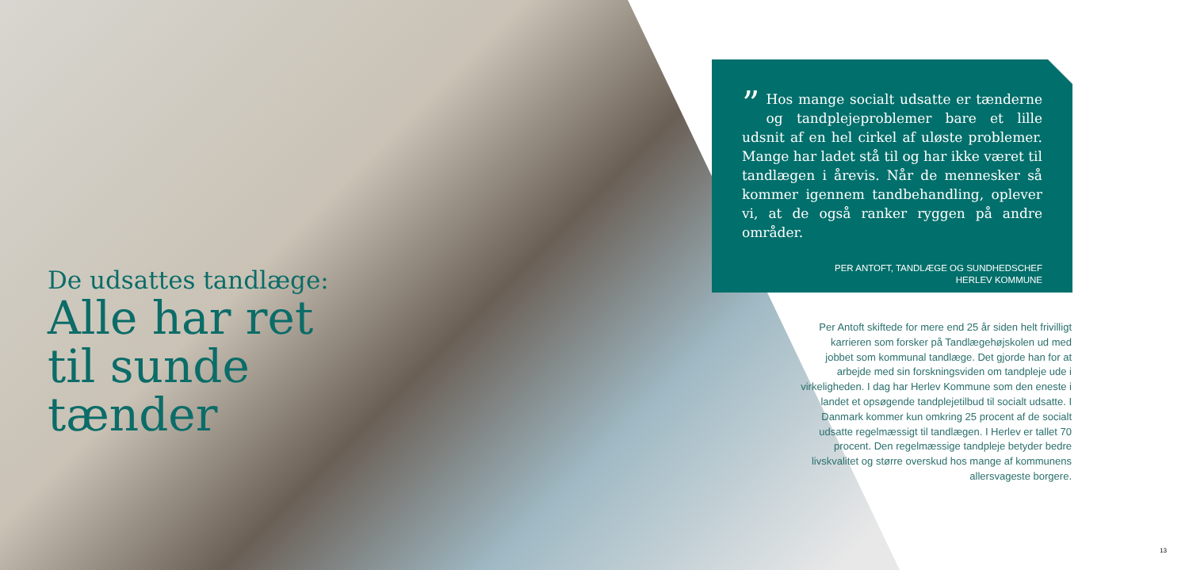De udsattes tandlæge:
Alle har ret
til sunde
tænder
” Hos mange socialt udsatte er tænder­ne og tandplejeproblemer bare et lille udsnit af en hel cirkel af uløste problemer. Mange har ladet stå til og har ikke været til tandlægen i årevis. Når de mennesker så kommer igennem tandbehandling, oplever vi, at de også ranker ryggen på andre områder.
PER ANTOFT, TANDLÆGE OG SUNDHEDSCHEF
HERLEV KOMMUNE
Per Antoft skiftede for mere end 25 år siden helt frivilligt karrieren som forsker på Tandlægehøjskolen ud med jobbet som kommunal tandlæge. Det gjorde han for at arbejde med sin forskningsviden om tandpleje ude i virkeligheden. I dag har Herlev Kommune som den eneste i landet et opsøgende tandplejetilbud til socialt udsatte. I Danmark kommer kun omkring 25 procent af de socialt udsatte regelmæssigt til tandlægen. I Herlev er tallet 70 procent. Den regelmæssige tandpleje betyder bedre livskvalitet og større overskud hos mange af kommunens allersvageste borgere.
13